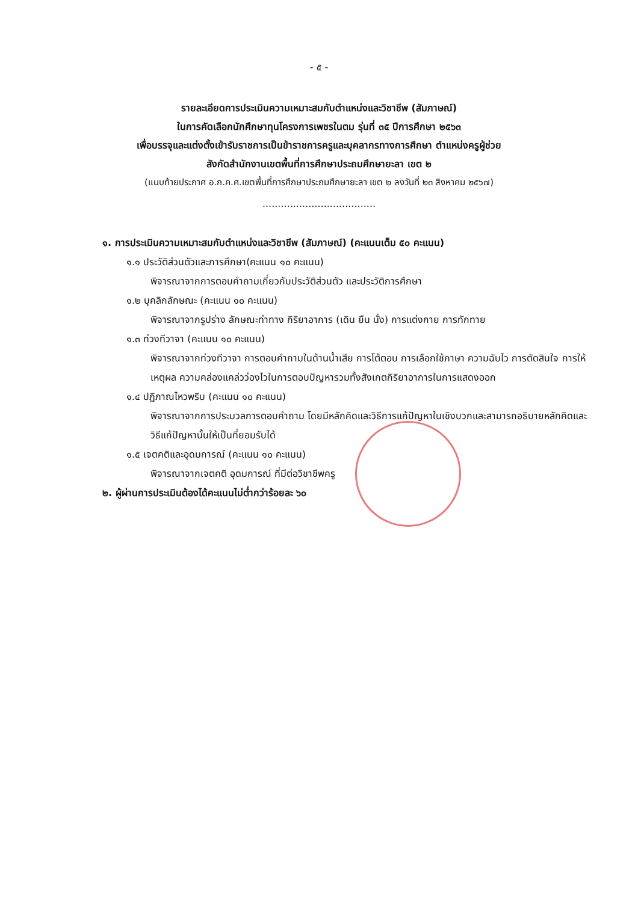- ๕ -
รายละเอียดการประเมินความเหมาะสมกับตำแหน่งและวิชาชีพ (สัมภาษณ์)
ในการคัดเลือกนักศึกษาทุนโครงการเพชรในตม รุ่นที่ ๓๕ ปีการศึกษา ๒๕๖๓
เพื่อบรรจุและแต่งตั้งเข้ารับราชการเป็นข้าราชการครูและบุคลากรทางการศึกษา ตำแหน่งครูผู้ช่วย
สังกัดสำนักงานเขตพื้นที่การศึกษาประถมศึกษายะลา เขต ๒
(แนบท้ายประกาศ อ.ก.ค.ศ.เขตพื้นที่การศึกษาประถมศึกษายะลา เขต ๒ ลงวันที่ ๒๓ สิงหาคม ๒๕๖๗)
.....................................
๑. การประเมินความเหมาะสมกับตำแหน่งและวิชาชีพ (สัมภาษณ์) (คะแนนเต็ม ๕๐ คะแนน)
๑.๑ ประวัติส่วนตัวและการศึกษา(คะแนน ๑๐ คะแนน)
พิจารณาจากการตอบคำถามเกี่ยวกับประวัติส่วนตัว และประวัติการศึกษา
๑.๒ บุคลิกลักษณะ (คะแนน ๑๐ คะแนน)
พิจารณาจากรูปร่าง ลักษณะท่าทาง กิริยาอาการ (เดิน ยืน นั่ง) การแต่งกาย การทักทาย
๑.๓ ท่วงทีวาจา (คะแนน ๑๐ คะแนน)
พิจารณาจากท่วงทีวาจา การตอบคำถามในด้านน้ำเสีย การโต้ตอบ การเลือกใช้ภาษา ความฉับไว การตัดสินใจ การให้เหตุผล ความคล่องแคล่วว่องไวในการตอบปัญหารวมทั้งสังเกตกิริยาอาการในการแสดงออก
๑.๔ ปฏิภาณไหวพริบ (คะแนน ๑๐ คะแนน)
พิจารณาจากการประมวลการตอบคำถาม โดยมีหลักคิดและวิธีการแก้ปัญหาในเชิงบวกและสามารถอธิบายหลักคิดและวิธีแก้ปัญหานั้นให้เป็นที่ยอมรับได้
๑.๕ เจตคติและอุดมการณ์ (คะแนน ๑๐ คะแนน)
พิจารณาจากเจตคติ อุดมการณ์ ที่มีต่อวิชาชีพครู
๒. ผู้ผ่านการประเมินต้องได้คะแนนไม่ต่ำกว่าร้อยละ ๖๐